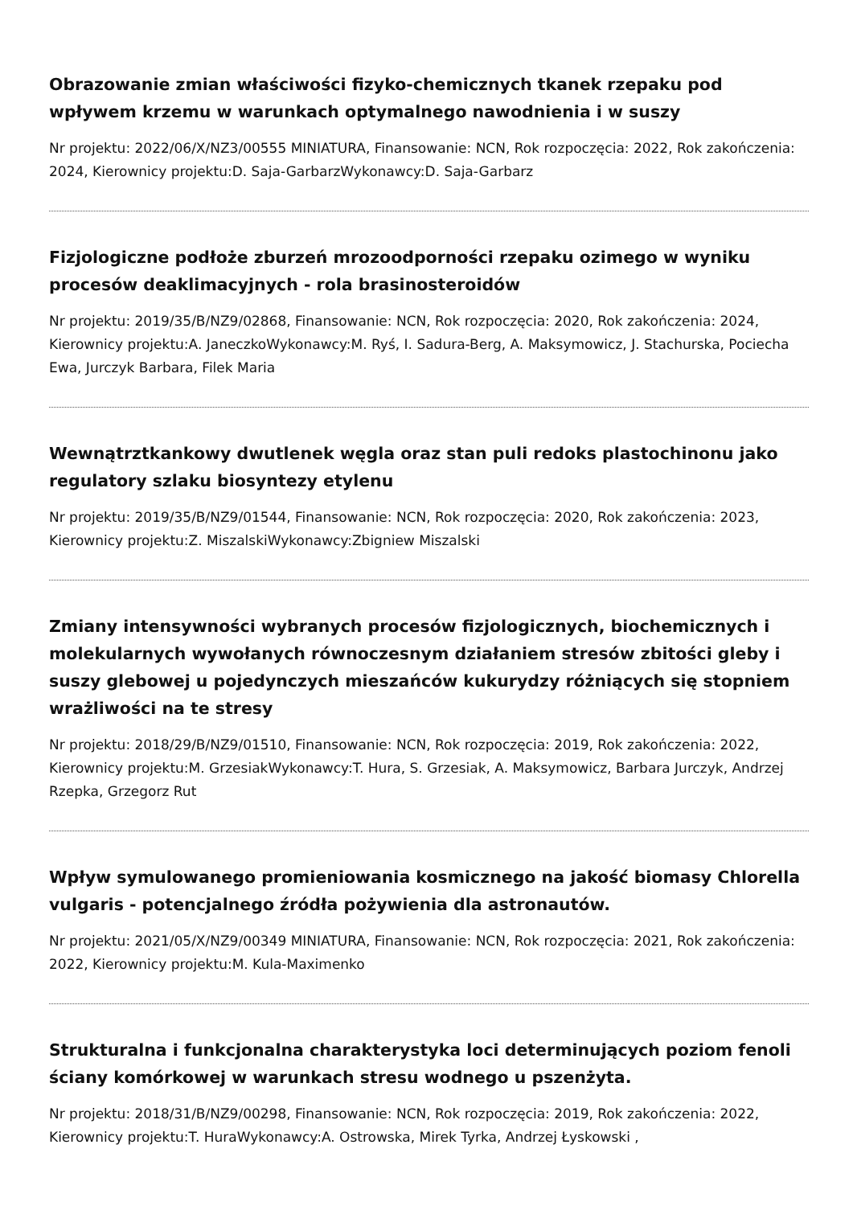Obrazowanie zmian właściwości fizyko-chemicznych tkanek rzepaku pod wpływem krzemu w warunkach optymalnego nawodnienia i w suszy
Nr projektu: 2022/06/X/NZ3/00555 MINIATURA, Finansowanie: NCN, Rok rozpoczęcia: 2022, Rok zakończenia: 2024, Kierownicy projektu:D. Saja-GarbarzWykonawcy:D. Saja-Garbarz
Fizjologiczne podłoże zburzeń mrozoodporności rzepaku ozimego w wyniku procesów deaklimacyjnych - rola brasinosteroidów
Nr projektu: 2019/35/B/NZ9/02868, Finansowanie: NCN, Rok rozpoczęcia: 2020, Rok zakończenia: 2024, Kierownicy projektu:A. JaneczkoWykonawcy:M. Ryś, I. Sadura-Berg, A. Maksymowicz, J. Stachurska, Pociecha Ewa, Jurczyk Barbara, Filek Maria
Wewnątrztkankowy dwutlenek węgla oraz stan puli redoks plastochinonu jako regulatory szlaku biosyntezy etylenu
Nr projektu: 2019/35/B/NZ9/01544, Finansowanie: NCN, Rok rozpoczęcia: 2020, Rok zakończenia: 2023, Kierownicy projektu:Z. MiszalskiWykonawcy:Zbigniew Miszalski
Zmiany intensywności wybranych procesów fizjologicznych, biochemicznych i molekularnych wywołanych równoczesnym działaniem stresów zbitości gleby i suszy glebowej u pojedynczych mieszańców kukurydzy różniących się stopniem wrażliwości na te stresy
Nr projektu: 2018/29/B/NZ9/01510, Finansowanie: NCN, Rok rozpoczęcia: 2019, Rok zakończenia: 2022, Kierownicy projektu:M. GrzesiakWykonawcy:T. Hura, S. Grzesiak, A. Maksymowicz, Barbara Jurczyk, Andrzej Rzepka, Grzegorz Rut
Wpływ symulowanego promieniowania kosmicznego na jakość biomasy Chlorella vulgaris - potencjalnego źródła pożywienia dla astronautów.
Nr projektu: 2021/05/X/NZ9/00349 MINIATURA, Finansowanie: NCN, Rok rozpoczęcia: 2021, Rok zakończenia: 2022, Kierownicy projektu:M. Kula-Maximenko
Strukturalna i funkcjonalna charakterystyka loci determinujących poziom fenoli ściany komórkowej w warunkach stresu wodnego u pszenżyta.
Nr projektu: 2018/31/B/NZ9/00298, Finansowanie: NCN, Rok rozpoczęcia: 2019, Rok zakończenia: 2022, Kierownicy projektu:T. HuraWykonawcy:A. Ostrowska, Mirek Tyrka, Andrzej Łyskowski ,